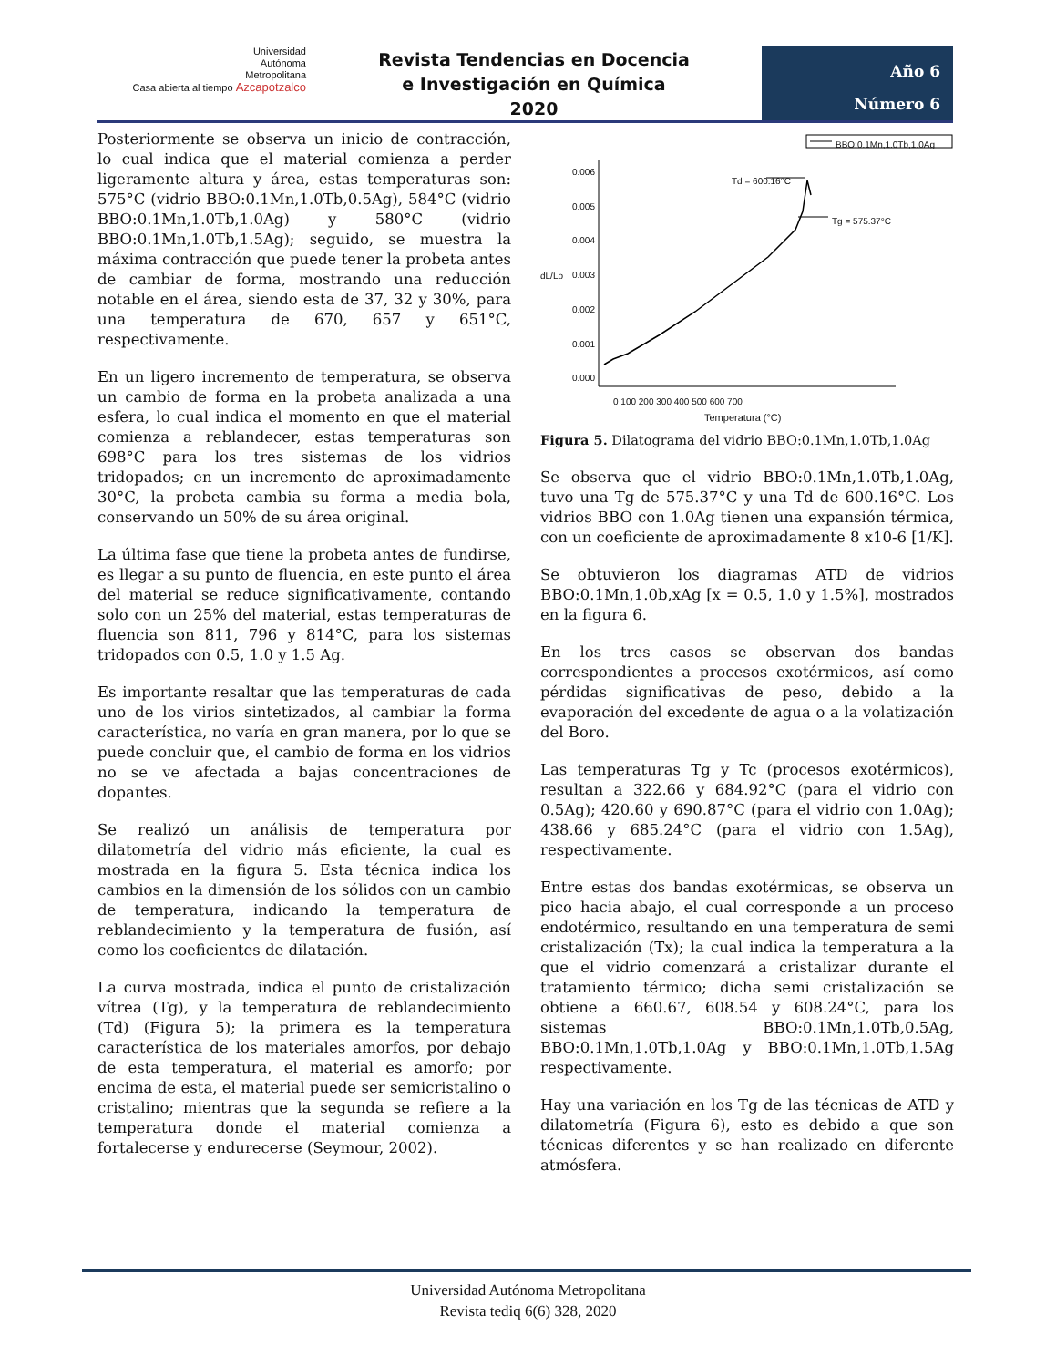Universidad
Autónoma
Metropolitana
Casa abierta al tiempo Azcapotzalco
Revista Tendencias en Docencia
e Investigación en Química
2020
Año 6
Número 6
Posteriormente se observa un inicio de contracción, lo cual indica que el material comienza a perder ligeramente altura y área, estas temperaturas son: 575°C (vidrio BBO:0.1Mn,1.0Tb,0.5Ag), 584°C (vidrio BBO:0.1Mn,1.0Tb,1.0Ag) y 580°C (vidrio BBO:0.1Mn,1.0Tb,1.5Ag); seguido, se muestra la máxima contracción que puede tener la probeta antes de cambiar de forma, mostrando una reducción notable en el área, siendo esta de 37, 32 y 30%, para una temperatura de 670, 657 y 651°C, respectivamente.
En un ligero incremento de temperatura, se observa un cambio de forma en la probeta analizada a una esfera, lo cual indica el momento en que el material comienza a reblandecer, estas temperaturas son 698°C para los tres sistemas de los vidrios tridopados; en un incremento de aproximadamente 30°C, la probeta cambia su forma a media bola, conservando un 50% de su área original.
La última fase que tiene la probeta antes de fundirse, es llegar a su punto de fluencia, en este punto el área del material se reduce significativamente, contando solo con un 25% del material, estas temperaturas de fluencia son 811, 796 y 814°C, para los sistemas tridopados con 0.5, 1.0 y 1.5 Ag.
Es importante resaltar que las temperaturas de cada uno de los virios sintetizados, al cambiar la forma característica, no varía en gran manera, por lo que se puede concluir que, el cambio de forma en los vidrios no se ve afectada a bajas concentraciones de dopantes.
Se realizó un análisis de temperatura por dilatometría del vidrio más eficiente, la cual es mostrada en la figura 5. Esta técnica indica los cambios en la dimensión de los sólidos con un cambio de temperatura, indicando la temperatura de reblandecimiento y la temperatura de fusión, así como los coeficientes de dilatación.
La curva mostrada, indica el punto de cristalización vítrea (Tg), y la temperatura de reblandecimiento (Td) (Figura 5); la primera es la temperatura característica de los materiales amorfos, por debajo de esta temperatura, el material es amorfo; por encima de esta, el material puede ser semicristalino o cristalino; mientras que la segunda se refiere a la temperatura donde el material comienza a fortalecerse y endurecerse (Seymour, 2002).
BBO:0.1Mn,1.0Tb,1.0Ag
Td = 600.16°C
Tg = 575.37°C
0.006
0.005
0.004
0.003
0.002
0.001
0.000
dL/Lo
0 100 200 300 400 500 600 700
Temperatura (°C)
Figura 5. Dilatograma del vidrio BBO:0.1Mn,1.0Tb,1.0Ag
Se observa que el vidrio BBO:0.1Mn,1.0Tb,1.0Ag, tuvo una Tg de 575.37°C y una Td de 600.16°C. Los vidrios BBO con 1.0Ag tienen una expansión térmica, con un coeficiente de aproximadamente 8 x10-6 [1/K].
Se obtuvieron los diagramas ATD de vidrios BBO:0.1Mn,1.0b,xAg [x = 0.5, 1.0 y 1.5%], mostrados en la figura 6.
En los tres casos se observan dos bandas correspondientes a procesos exotérmicos, así como pérdidas significativas de peso, debido a la evaporación del excedente de agua o a la volatización del Boro.
Las temperaturas Tg y Tc (procesos exotérmicos), resultan a 322.66 y 684.92°C (para el vidrio con 0.5Ag); 420.60 y 690.87°C (para el vidrio con 1.0Ag); 438.66 y 685.24°C (para el vidrio con 1.5Ag), respectivamente.
Entre estas dos bandas exotérmicas, se observa un pico hacia abajo, el cual corresponde a un proceso endotérmico, resultando en una temperatura de semi cristalización (Tx); la cual indica la temperatura a la que el vidrio comenzará a cristalizar durante el tratamiento térmico; dicha semi cristalización se obtiene a 660.67, 608.54 y 608.24°C, para los sistemas BBO:0.1Mn,1.0Tb,0.5Ag, BBO:0.1Mn,1.0Tb,1.0Ag y BBO:0.1Mn,1.0Tb,1.5Ag respectivamente.
Hay una variación en los Tg de las técnicas de ATD y dilatometría (Figura 6), esto es debido a que son técnicas diferentes y se han realizado en diferente atmósfera.
Universidad Autónoma Metropolitana
Revista tediq 6(6) 328, 2020